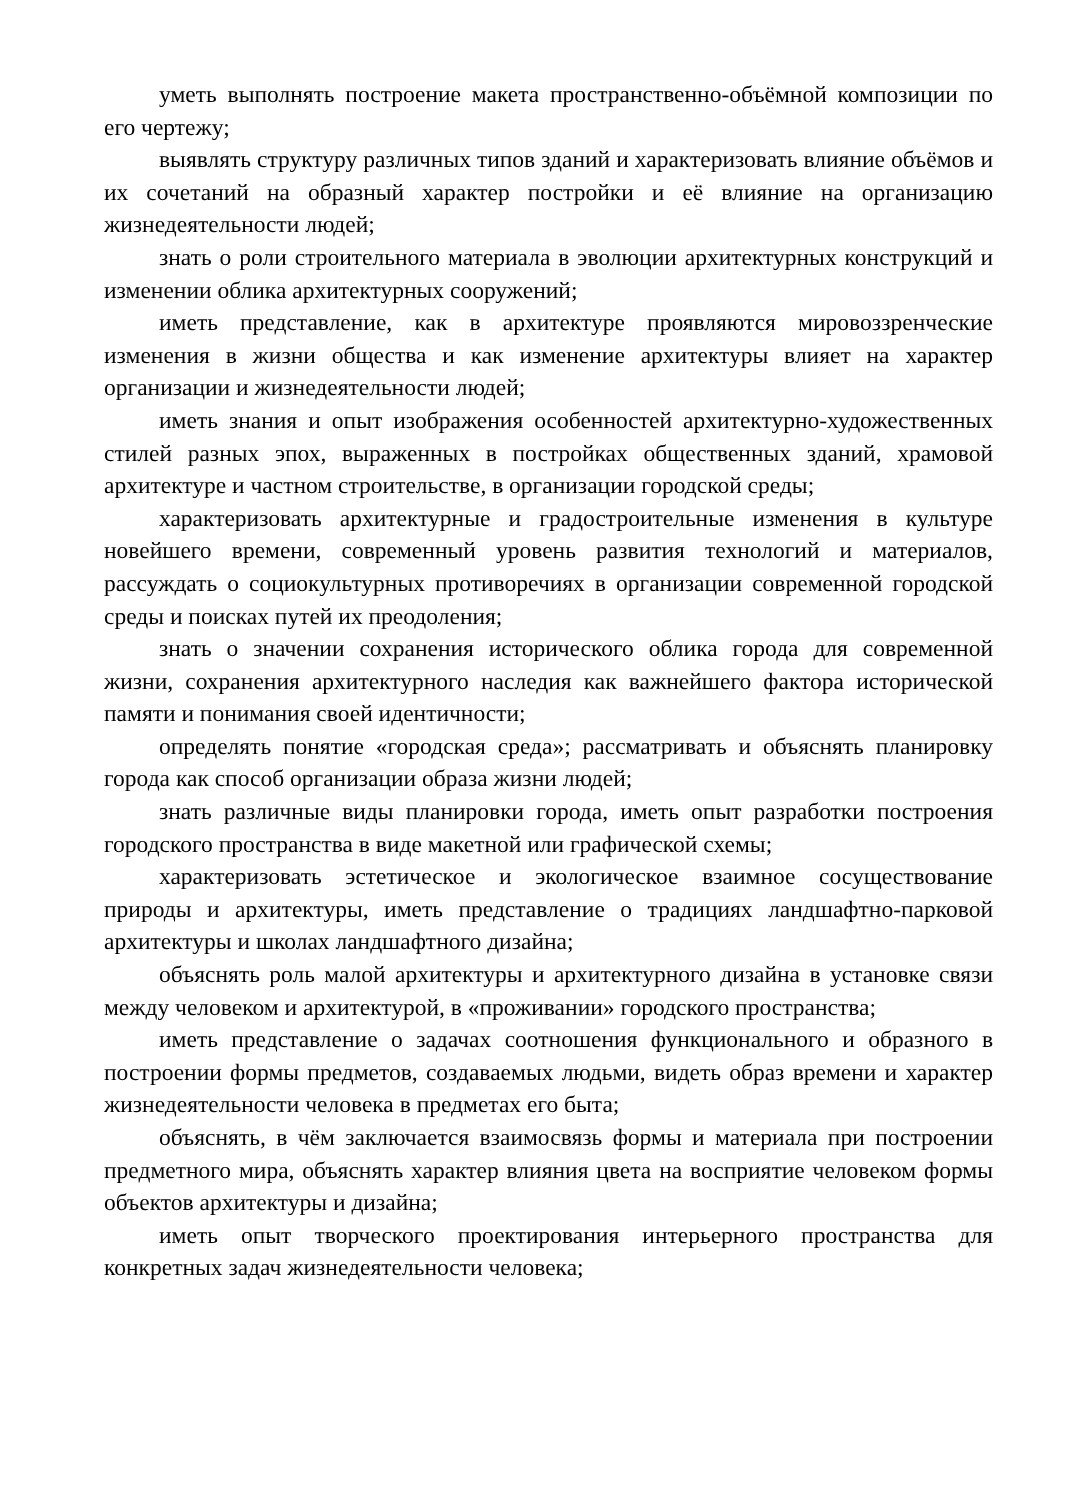уметь выполнять построение макета пространственно-объёмной композиции по его чертежу;
выявлять структуру различных типов зданий и характеризовать влияние объёмов и их сочетаний на образный характер постройки и её влияние на организацию жизнедеятельности людей;
знать о роли строительного материала в эволюции архитектурных конструкций и изменении облика архитектурных сооружений;
иметь представление, как в архитектуре проявляются мировоззренческие изменения в жизни общества и как изменение архитектуры влияет на характер организации и жизнедеятельности людей;
иметь знания и опыт изображения особенностей архитектурно-художественных стилей разных эпох, выраженных в постройках общественных зданий, храмовой архитектуре и частном строительстве, в организации городской среды;
характеризовать архитектурные и градостроительные изменения в культуре новейшего времени, современный уровень развития технологий и материалов, рассуждать о социокультурных противоречиях в организации современной городской среды и поисках путей их преодоления;
знать о значении сохранения исторического облика города для современной жизни, сохранения архитектурного наследия как важнейшего фактора исторической памяти и понимания своей идентичности;
определять понятие «городская среда»; рассматривать и объяснять планировку города как способ организации образа жизни людей;
знать различные виды планировки города, иметь опыт разработки построения городского пространства в виде макетной или графической схемы;
характеризовать эстетическое и экологическое взаимное сосуществование природы и архитектуры, иметь представление о традициях ландшафтно-парковой архитектуры и школах ландшафтного дизайна;
объяснять роль малой архитектуры и архитектурного дизайна в установке связи между человеком и архитектурой, в «проживании» городского пространства;
иметь представление о задачах соотношения функционального и образного в построении формы предметов, создаваемых людьми, видеть образ времени и характер жизнедеятельности человека в предметах его быта;
объяснять, в чём заключается взаимосвязь формы и материала при построении предметного мира, объяснять характер влияния цвета на восприятие человеком формы объектов архитектуры и дизайна;
иметь опыт творческого проектирования интерьерного пространства для конкретных задач жизнедеятельности человека;